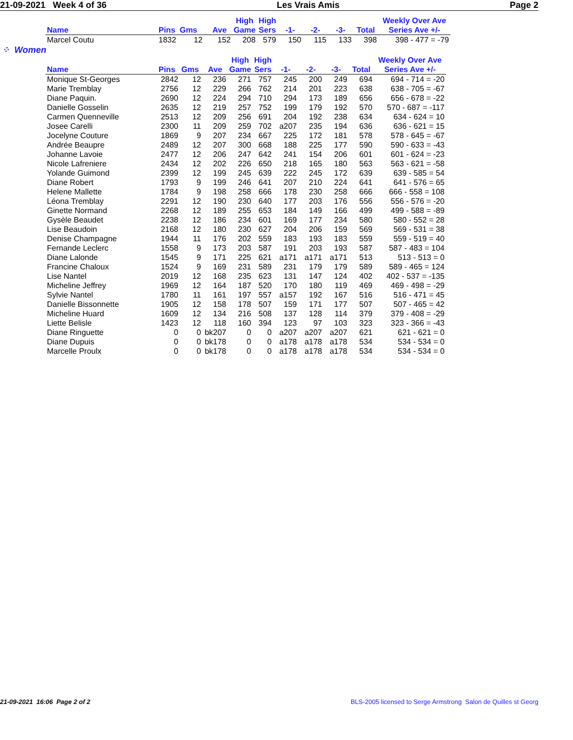21-09-2021 Week 4 of 36 Les Vrais Amis Page 2
| | | | | High | High | | | | | Weekly Over Ave |
| --- | --- | --- | --- | --- | --- | --- | --- | --- | --- | --- |
| Name | Pins Gms | | Ave | Game | Sers | -1- | -2- | -3- | Total | Series Ave +/- |
| Marcel Coutu | 1832 12 | | 152 | 208 | 579 | 150 | 115 | 133 | 398 | 398 - 477 = -79 |
⁘ Women
| | | | | High | High | | | | | Weekly Over Ave |
| --- | --- | --- | --- | --- | --- | --- | --- | --- | --- | --- |
| Name | Pins | Gms | Ave | Game | Sers | -1- | -2- | -3- | Total | Series Ave +/- |
| Monique St-Georges | 2842 | 12 | 236 | 271 | 757 | 245 | 200 | 249 | 694 | 694 - 714 = -20 |
| Marie Tremblay | 2756 | 12 | 229 | 266 | 762 | 214 | 201 | 223 | 638 | 638 - 705 = -67 |
| Diane Paquin. | 2690 | 12 | 224 | 294 | 710 | 294 | 173 | 189 | 656 | 656 - 678 = -22 |
| Danielle Gosselin | 2635 | 12 | 219 | 257 | 752 | 199 | 179 | 192 | 570 | 570 - 687 = -117 |
| Carmen Quenneville | 2513 | 12 | 209 | 256 | 691 | 204 | 192 | 238 | 634 | 634 - 624 = 10 |
| Josee Carelli | 2300 | 11 | 209 | 259 | 702 | a207 | 235 | 194 | 636 | 636 - 621 = 15 |
| Jocelyne Couture | 1869 | 9 | 207 | 234 | 667 | 225 | 172 | 181 | 578 | 578 - 645 = -67 |
| Andrée Beaupre | 2489 | 12 | 207 | 300 | 668 | 188 | 225 | 177 | 590 | 590 - 633 = -43 |
| Johanne Lavoie | 2477 | 12 | 206 | 247 | 642 | 241 | 154 | 206 | 601 | 601 - 624 = -23 |
| Nicole Lafreniere | 2434 | 12 | 202 | 226 | 650 | 218 | 165 | 180 | 563 | 563 - 621 = -58 |
| Yolande Guimond | 2399 | 12 | 199 | 245 | 639 | 222 | 245 | 172 | 639 | 639 - 585 = 54 |
| Diane Robert | 1793 | 9 | 199 | 246 | 641 | 207 | 210 | 224 | 641 | 641 - 576 = 65 |
| Helene Mallette | 1784 | 9 | 198 | 258 | 666 | 178 | 230 | 258 | 666 | 666 - 558 = 108 |
| Léona Tremblay | 2291 | 12 | 190 | 230 | 640 | 177 | 203 | 176 | 556 | 556 - 576 = -20 |
| Ginette Normand | 2268 | 12 | 189 | 255 | 653 | 184 | 149 | 166 | 499 | 499 - 588 = -89 |
| Gysèle Beaudet | 2238 | 12 | 186 | 234 | 601 | 169 | 177 | 234 | 580 | 580 - 552 = 28 |
| Lise Beaudoin | 2168 | 12 | 180 | 230 | 627 | 204 | 206 | 159 | 569 | 569 - 531 = 38 |
| Denise Champagne | 1944 | 11 | 176 | 202 | 559 | 183 | 193 | 183 | 559 | 559 - 519 = 40 |
| Fernande Leclerc | 1558 | 9 | 173 | 203 | 587 | 191 | 203 | 193 | 587 | 587 - 483 = 104 |
| Diane Lalonde | 1545 | 9 | 171 | 225 | 621 | a171 | a171 | a171 | 513 | 513 - 513 = 0 |
| Francine Chaloux | 1524 | 9 | 169 | 231 | 589 | 231 | 179 | 179 | 589 | 589 - 465 = 124 |
| Lise Nantel | 2019 | 12 | 168 | 235 | 623 | 131 | 147 | 124 | 402 | 402 - 537 = -135 |
| Micheline Jeffrey | 1969 | 12 | 164 | 187 | 520 | 170 | 180 | 119 | 469 | 469 - 498 = -29 |
| Sylvie Nantel | 1780 | 11 | 161 | 197 | 557 | a157 | 192 | 167 | 516 | 516 - 471 = 45 |
| Danielle Bissonnette | 1905 | 12 | 158 | 178 | 507 | 159 | 171 | 177 | 507 | 507 - 465 = 42 |
| Micheline Huard | 1609 | 12 | 134 | 216 | 508 | 137 | 128 | 114 | 379 | 379 - 408 = -29 |
| Liette Belisle | 1423 | 12 | 118 | 160 | 394 | 123 | 97 | 103 | 323 | 323 - 366 = -43 |
| Diane Ringuette | 0 | 0 | bk207 | 0 | 0 | a207 | a207 | a207 | 621 | 621 - 621 = 0 |
| Diane Dupuis | 0 | 0 | bk178 | 0 | 0 | a178 | a178 | a178 | 534 | 534 - 534 = 0 |
| Marcelle Proulx | 0 | 0 | bk178 | 0 | 0 | a178 | a178 | a178 | 534 | 534 - 534 = 0 |
21-09-2021 16:06 Page 2 of 2 BLS-2005 licensed to Serge Armstrong Salon de Quilles st Georg